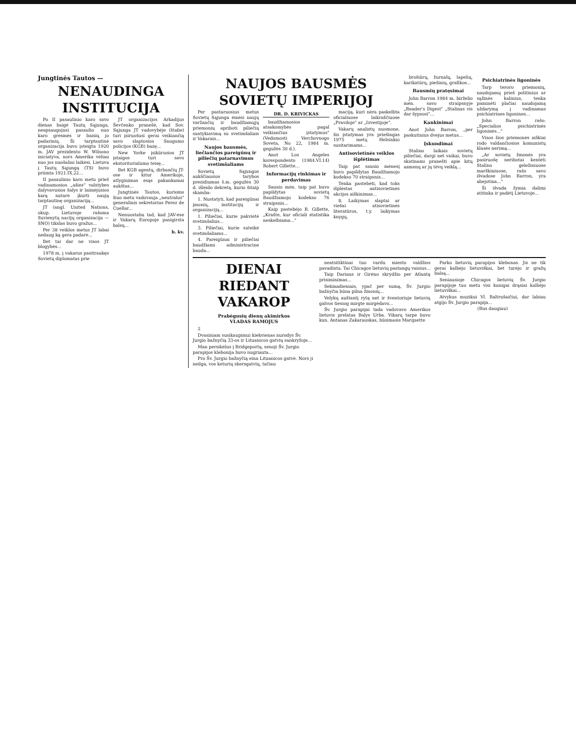Jungtinės Tautos —
NENAUDINGA INSTITUCIJA
Po II pasaulinio karo savo dienas baigė Tautų Sąjunga, neapsaugojusi pasaulio nuo karo grėsmės ir baisių jo padarinių. Ši tarptautinė organizacija buvo įsteigta 1920 m. JAV prezidento W. Wilsono iniciatyva, nors Amerika vėliau nuo jos nuošaliai laikėsi. Lietuva į Tautų Sąjungą (TS) buvo priimta 1921.IX.22...
II pasaulinio karo metu prieš vadinamosios „ašies" valstybes dalyvavusios šalys ir laimėjusios karą nutarė įkurti naują tarptautinę organizaciją...
JT (angl. United Nations, okup. Lietuvoje rašoma Suvienytų nacijų organizacija — SNO) tikslas buvo gražus...
Per 38 veiklos metus JT labai nedaug ką gera padarė...
Bet tai dar ne visos JT blogybės...
1978 m. į vakarus pasitraukęs Sovietų diplomatas prie
JT organizacijos Arkadijus Ševčenko pranešė, kad Sov. Sąjunga JT vadovybėje (štabe) turi įsiruošusi gerai veikiančią savo slaptosios Saugumo policijos (KGB) bazę...
New Yorke įsikūrusios JT įstaigos turi savo ekstoritorialumo teisę...
Bet KGB agentų, dirbančių JT-ose ir kitur Amerikoje, atlyginimas esąs pakankamai aukštas...
Jungtinės Tautos, kurioms šiuo metu vadovauja „neutralus" generalinis sekretorius Perez de Cuellar...
Nenuostabu tad, kad JAV-ėse ir Vakarų Europoje pasigirsta balsų...
b. kv.
NAUJOS BAUSMĖS SOVIETŲ IMPERIJOJ
Per pastaruosius metus Sovietų Sąjunga ėmėsi naujų varžančių ir baudžiamųjų priemonių apriboti piliečių santykiavimą su svetimšaliais ir Vakarais...
Naujos bausmės, liečiančios pareigūnų ir piliečių patarnavimus svetimšaliams
Sovietų Sąjungos aukščiausios tarybos prezidiumas š.m. gegužės 30 d. išleido dekretą, kurio šitaip skamba:
1. Nustatyti, kad pareigūnai įmonių, institucijų ir organizacijų...
1. Piliečiai, kurie pakvietė svetimšalius...
3. Piliečiai, kurie suteikė svetimšaliams...
4. Pareigūnai ir piliečiai baudžiami administracine bauda...
DR. D. KRIVICKAS
baudžiamosios atsakomybės pagal veikiančius įstatymus" (Vedomosti Verchovnogo Soveta, No 22, 1984 m. gegužės 30 d.).
Anot Los Angeles korespondento (1984.VI.14) Robert Gillette...
Informacijų rinkimas ir perdavimas
Sausio mėn. taip pat buvo papildytas sovietų Baudžiamojo kodekso 76 straipsnis...
Kaip pastebėjo R. Gillette, „Krašte, kur oficiali statistika neskelbiama..."
maciją, kuri nėra paskelbta oficialiuose laikraščiuose „Pravdoje" ar „Izvestijoje".
Vakarų analistų nuomone, šis įstatymas yra priešingas 1975 metų Helsinkio susitarimams...
Antisovietinės veiklos išplėtimas
Taip pat sausio mėnesį buvo papildytas Baudžiamojo kodekso 70 straipsnis...
Tenka pastebėti, kad toks išplėstas antisovietinės akcijos aiškinimas...
8. Laikymas slaptai ar viešai atisovietinės literatūros, t.y. laikymas knygų,
brošiūrų, žurnalų, lapelių, karikatūrų, piešinių, grafikos...
Bausmių pratęsimai
John Barron 1984 m. birželio mėn. savo straipsnyje „Reader's Digest" „Stalinas vis dar šypsosi"...
Kankinimai
Anot John Barron, „per paskutinius dvejus metus...
Įskundimai
Stalino laikais sovietų piliečiai, dargi net vaikai, buvo skatinami pranešti apie kitų asmenų ar jų tėvų veiklą...
Psichiatrinės ligoninės
Tarp teroro priemonių, naudojamų prieš politinius ar sąžinės kalinius, tenka paminėti plačiai naudojamą uždarymą į vadinamas psichiatrines ligonines...
John Barron rašo: „Specialios psichiatrinės ligoninės..."
Visos šios priemonės aiškiai rodo valdančiosios komunistų klasės nerimą...
„Ar sovietų žmonės yra pasiruošę neribotai kentėti Stalino geležiniuose marškiniuose, rašo savo išvadose John Barron, yra abejotina..."
Ši išvada žymia dalimi atitinka ir padėtį Lietuvoje...
DIENAI RIEDANT VAKAROP
Prabėgusių dienų akimirkos
VLADAS RAMOJUS
2
Dvasiniam susikaupimui kiekvienas nurodys Šv. Jurgio bažnyčią 33-os ir Lituanicos gatvių sankryžoje...
Man persikėlus į Bridgeportą, senoji Šv. Jurgio parapijos klebonija buvo nugriauta...
Pro Šv. Jurgio bažnyčią eina Lituanicos gatvė. Nors ji neilga, vos keturių skersgatvių, tačiau
neatsitiktinai tuo vardu miesto valdžios pavadinta. Tai Chicagos lietuvių pastangų vaisius...
Taip Dariaus ir Girėno skrydžio per Atlantą prisiminimas...
Sekmadieniais, ypač per sumą, Šv. Jurgio bažnyčia būna pilna žmonių...
Velykų aušt­antį rytą net ir šventoriuje lietuvių galvos tiesiog mirgte mirgėdavo...
Šv. Jurgio parapijai tada vadovavo Amerikos lietuvis prelatas Balys Urba. Vikarų tarpe buvo kun. Antanas Zakarauskas, būsimasis Marquette
Parko lietuvių parapijos klebonas. Jis ne tik gerai kalbėjo lietuviškai, bet turėjo ir gražų balsą...
Seniausioje Chicagos lietuvių Šv. Jurgio parapijoje tuo metu visi kunigai drąsiai kalbėjo lietuviškai...
Atvykus muzikui Vl. Baltrušaičiui, dar labiau atgijo Šv. Jurgio parapija...
(Bus daugiau)